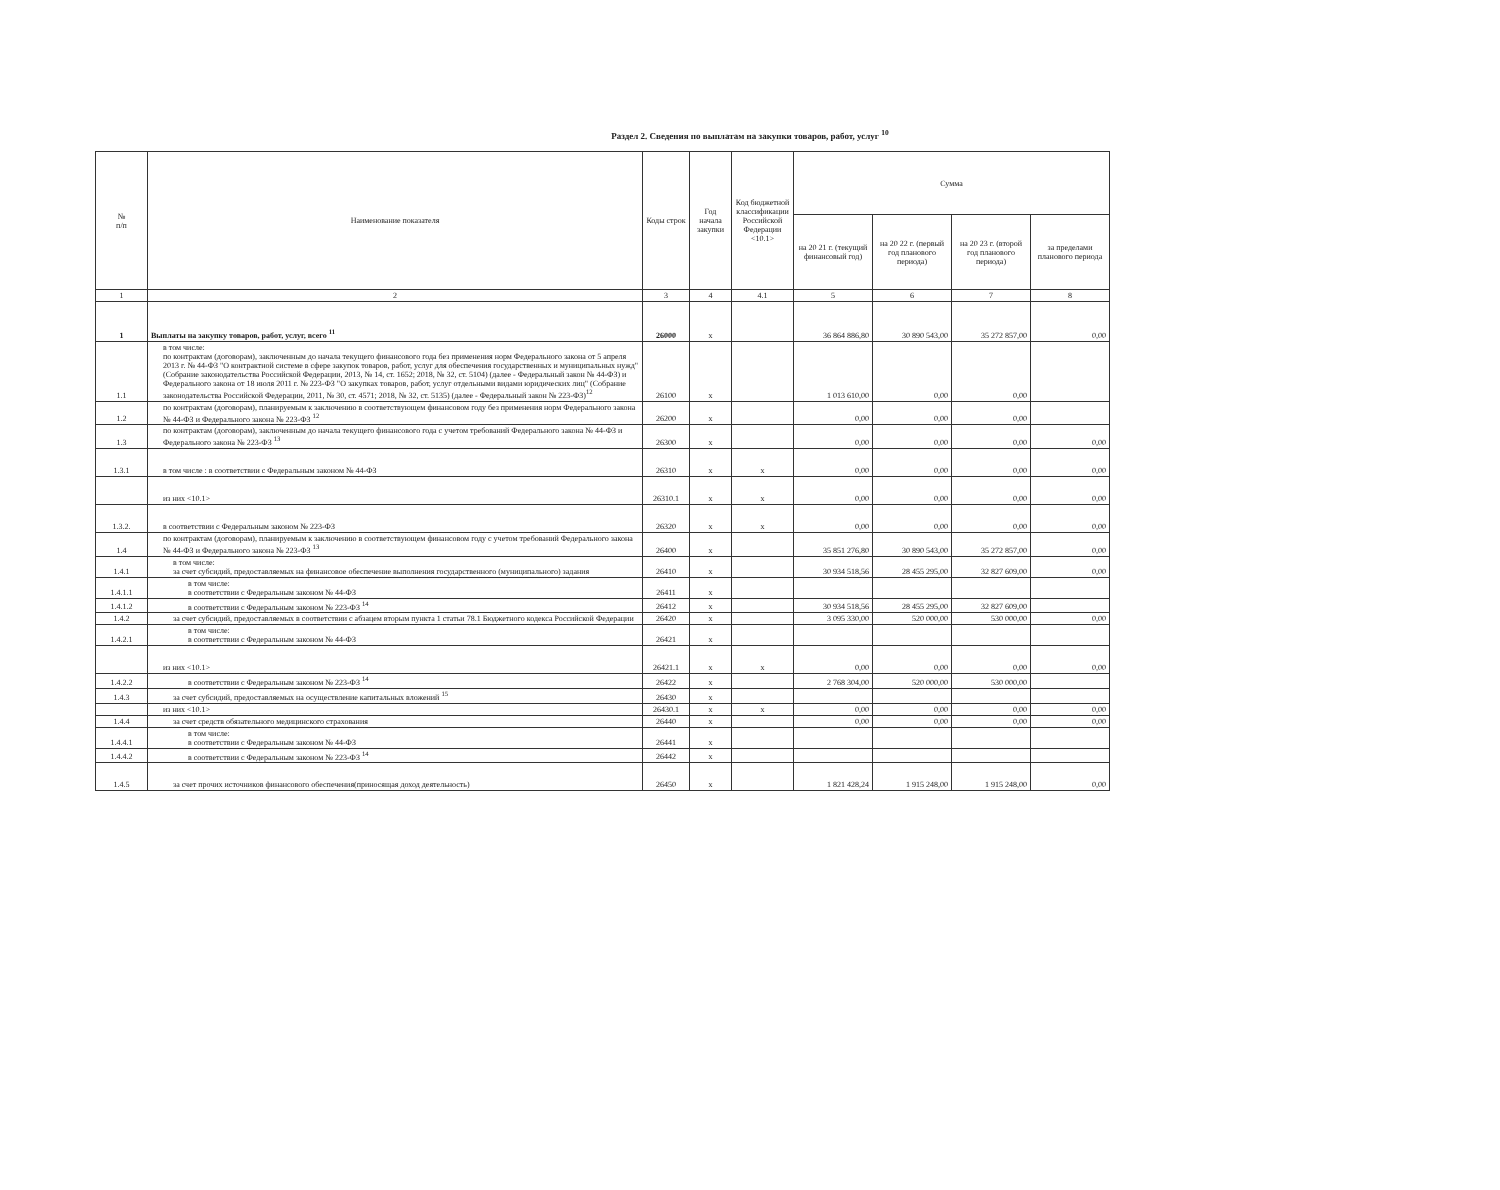Раздел 2. Сведения по выплатам на закупки товаров, работ, услуг <sup>10</sup>
| № п/п | Наименование показателя | Коды строк | Год начала закупки | Код бюджетной классификации Российской Федерации <10.1> | Сумма | | | |
| --- | --- | --- | --- | --- | --- | --- | --- | --- |
| | | | | | на 20 21 г. (текущий финансовый год) | на 20 22 г. (первый год планового периода) | на 20 23 г. (второй год планового периода) | за пределами планового периода |
| 1 | 2 | 3 | 4 | 4.1 | 5 | 6 | 7 | 8 |
| 1 | Выплаты на закупку товаров, работ, услуг, всего <sup>11</sup> | 26000 | x | | 36 864 886,80 | 30 890 543,00 | 35 272 857,00 | 0,00 |
| 1.1 | в том числе: по контрактам (договорам), заключенным до начала текущего финансового года без применения норм Федерального закона от 5 апреля 2013 г. № 44-ФЗ "О контрактной системе в сфере закупок товаров, работ, услуг для обеспечения государственных и муниципальных нужд" (Собрание законодательства Российской Федерации, 2013, № 14, ст. 1652; 2018, № 32, ст. 5104) (далее - Федеральный закон № 44-ФЗ) и Федерального закона от 18 июля 2011 г. № 223-ФЗ "О закупках товаров, работ, услуг отдельными видами юридических лиц" (Собрание законодательства Российской Федерации, 2011, № 30, ст. 4571; 2018, № 32, ст. 5135) (далее - Федеральный закон № 223-ФЗ)<sup>12</sup> | 26100 | x | | 1 013 610,00 | 0,00 | 0,00 | |
| 1.2 | по контрактам (договорам), планируемым к заключению в соответствующем финансовом году без применения норм Федерального закона № 44-ФЗ и Федерального закона № 223-ФЗ <sup>12</sup> | 26200 | x | | 0,00 | 0,00 | 0,00 | |
| 1.3 | по контрактам (договорам), заключенным до начала текущего финансового года с учетом требований Федерального закона № 44-ФЗ и Федерального закона № 223-ФЗ <sup>13</sup> | 26300 | x | | 0,00 | 0,00 | 0,00 | 0,00 |
| 1.3.1 | в том числе : в соответствии с Федеральным законом № 44-ФЗ | 26310 | x | x | 0,00 | 0,00 | 0,00 | 0,00 |
| | из них <10.1> | 26310.1 | x | x | 0,00 | 0,00 | 0,00 | 0,00 |
| 1.3.2. | в соответствии с Федеральным законом № 223-ФЗ | 26320 | x | x | 0,00 | 0,00 | 0,00 | 0,00 |
| 1.4 | по контрактам (договорам), планируемым к заключению в соответствующем финансовом году с учетом требований Федерального закона № 44-ФЗ и Федерального закона № 223-ФЗ <sup>13</sup> | 26400 | x | | 35 851 276,80 | 30 890 543,00 | 35 272 857,00 | 0,00 |
| 1.4.1 | в том числе: за счет субсидий, предоставляемых на финансовое обеспечение выполнения государственного (муниципального) задания | 26410 | x | | 30 934 518,56 | 28 455 295,00 | 32 827 609,00 | 0,00 |
| 1.4.1.1 | в том числе: в соответствии с Федеральным законом № 44-ФЗ | 26411 | x | | | | | |
| 1.4.1.2 | в соответствии с Федеральным законом № 223-ФЗ <sup>14</sup> | 26412 | x | | 30 934 518,56 | 28 455 295,00 | 32 827 609,00 | |
| 1.4.2 | за счет субсидий, предоставляемых в соответствии с абзацем вторым пункта 1 статьи 78.1 Бюджетного кодекса Российской Федерации | 26420 | x | | 3 095 330,00 | 520 000,00 | 530 000,00 | 0,00 |
| 1.4.2.1 | в том числе: в соответствии с Федеральным законом № 44-ФЗ | 26421 | x | | | | | |
| | из них <10.1> | 26421.1 | x | x | 0,00 | 0,00 | 0,00 | 0,00 |
| 1.4.2.2 | в соответствии с Федеральным законом № 223-ФЗ <sup>14</sup> | 26422 | x | | 2 768 304,00 | 520 000,00 | 530 000,00 | |
| 1.4.3 | за счет субсидий, предоставляемых на осуществление капитальных вложений <sup>15</sup> | 26430 | x | | | | | |
| | из них <10.1> | 26430.1 | x | x | 0,00 | 0,00 | 0,00 | 0,00 |
| 1.4.4 | за счет средств обязательного медицинского страхования | 26440 | x | | 0,00 | 0,00 | 0,00 | 0,00 |
| 1.4.4.1 | в том числе: в соответствии с Федеральным законом № 44-ФЗ | 26441 | x | | | | | |
| 1.4.4.2 | в соответствии с Федеральным законом № 223-ФЗ <sup>14</sup> | 26442 | x | | | | | |
| 1.4.5 | за счет прочих источников финансового обеспечения(приносящая доход деятельность) | 26450 | x | | 1 821 428,24 | 1 915 248,00 | 1 915 248,00 | 0,00 |